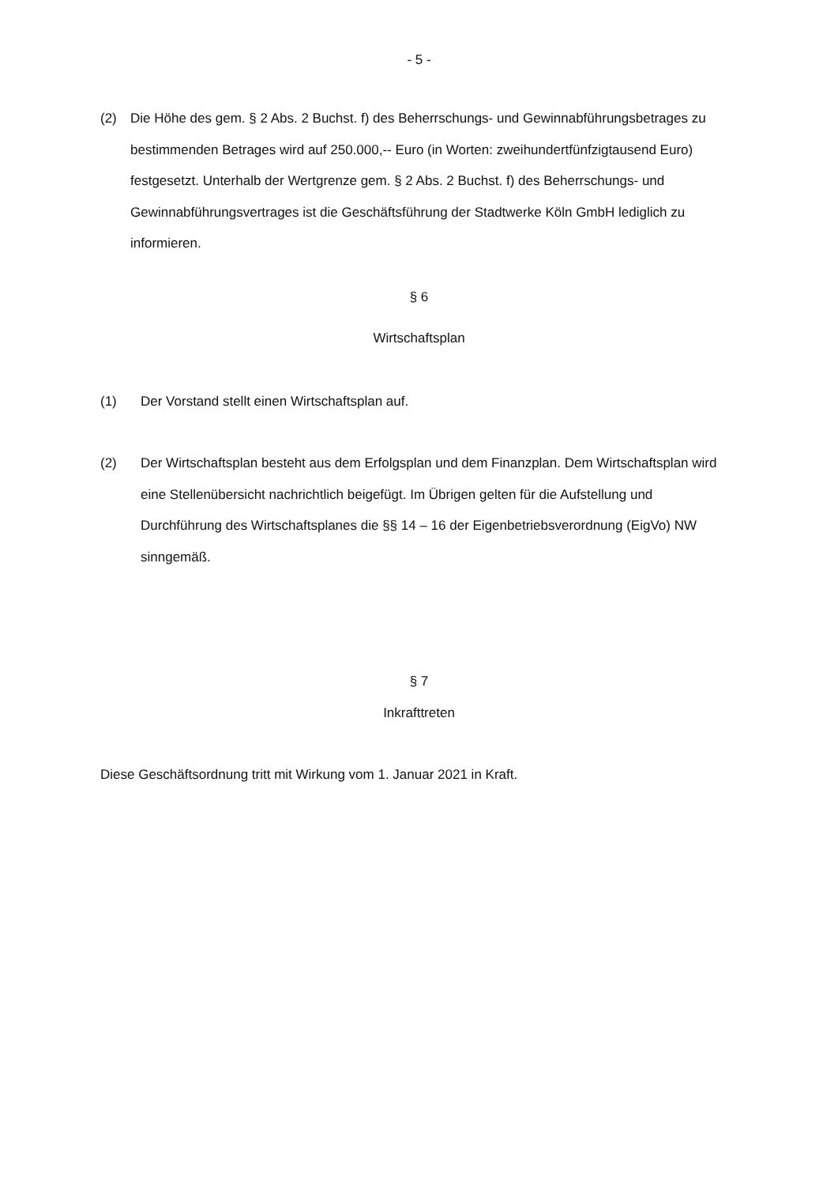- 5 -
(2) Die Höhe des gem. § 2 Abs. 2 Buchst. f) des Beherrschungs- und Gewinnabführungsbetrages zu bestimmenden Betrages wird auf 250.000,-- Euro (in Worten: zweihundertfünfzigtausend Euro) festgesetzt. Unterhalb der Wertgrenze gem. § 2 Abs. 2 Buchst. f) des Beherrschungs- und Gewinnabführungsvertrages ist die Geschäftsführung der Stadtwerke Köln GmbH lediglich zu informieren.
§ 6
Wirtschaftsplan
(1) Der Vorstand stellt einen Wirtschaftsplan auf.
(2) Der Wirtschaftsplan besteht aus dem Erfolgsplan und dem Finanzplan. Dem Wirtschaftsplan wird eine Stellenübersicht nachrichtlich beigefügt. Im Übrigen gelten für die Aufstellung und Durchführung des Wirtschaftsplanes die §§ 14 – 16 der Eigenbetriebsverordnung (EigVo) NW sinngemäß.
§ 7
Inkrafttreten
Diese Geschäftsordnung tritt mit Wirkung vom 1. Januar 2021 in Kraft.